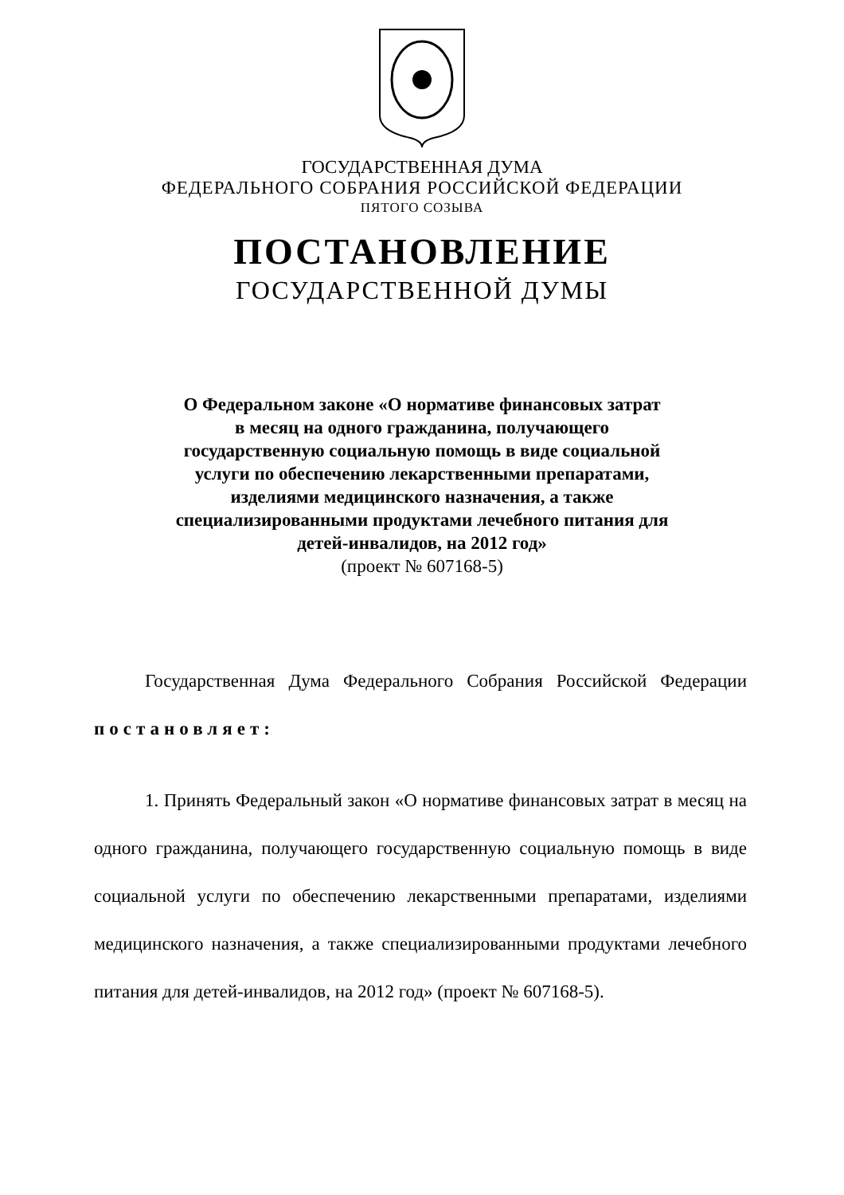ГОСУДАРСТВЕННАЯ ДУМА
ФЕДЕРАЛЬНОГО СОБРАНИЯ РОССИЙСКОЙ ФЕДЕРАЦИИ
ПЯТОГО СОЗЫВА
ПОСТАНОВЛЕНИЕ
ГОСУДАРСТВЕННОЙ ДУМЫ
О Федеральном законе «О нормативе финансовых затрат
в месяц на одного гражданина, получающего
государственную социальную помощь в виде социальной
услуги по обеспечению лекарственными препаратами,
изделиями медицинского назначения, а также
специализированными продуктами лечебного питания для
детей-инвалидов, на 2012 год»
(проект № 607168-5)
Государственная Дума Федерального Собрания Российской Федерации постановляет:
1. Принять Федеральный закон «О нормативе финансовых затрат в месяц на одного гражданина, получающего государственную социальную помощь в виде социальной услуги по обеспечению лекарственными препаратами, изделиями медицинского назначения, а также специализированными продуктами лечебного питания для детей-инвалидов, на 2012 год» (проект № 607168-5).